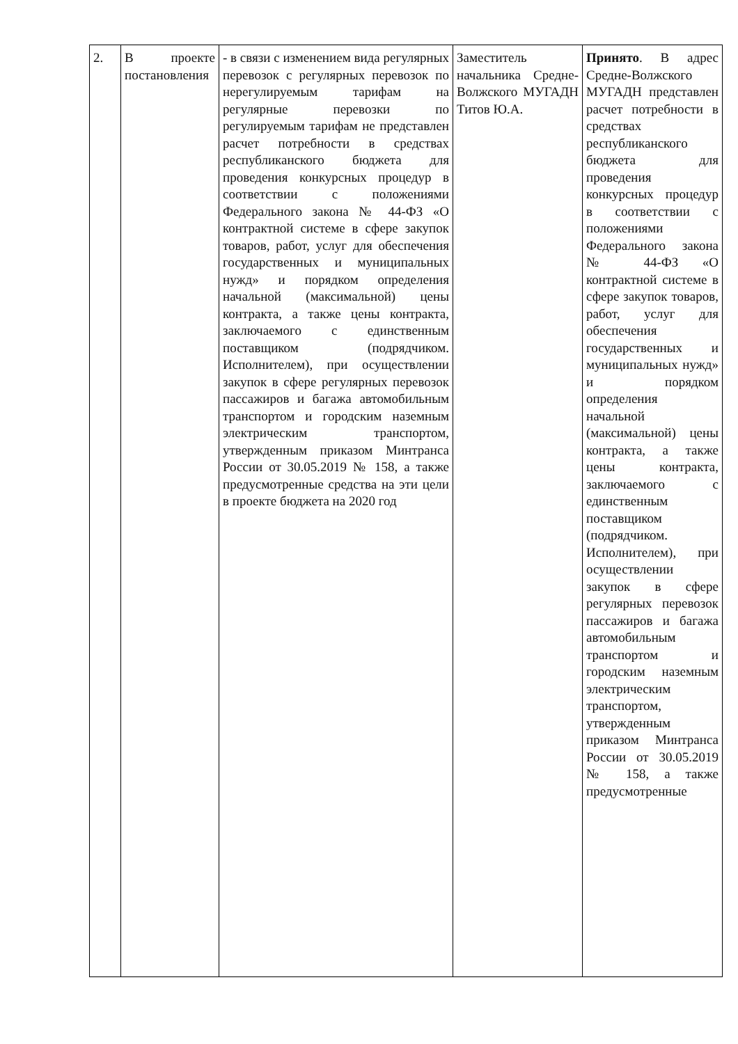| 2. | В проекте постановления | - в связи с изменением вида регулярных перевозок с регулярных перевозок по нерегулируемым тарифам на регулярные перевозки по регулируемым тарифам не представлен расчет потребности в средствах республиканского бюджета для проведения конкурсных процедур в соответствии с положениями Федерального закона № 44-ФЗ «О контрактной системе в сфере закупок товаров, работ, услуг для обеспечения государственных и муниципальных нужд» и порядком определения начальной (максимальной) цены контракта, а также цены контракта, заключаемого с единственным поставщиком (подрядчиком. Исполнителем), при осуществлении закупок в сфере регулярных перевозок пассажиров и багажа автомобильным транспортом и городским наземным электрическим транспортом, утвержденным приказом Минтранса России от 30.05.2019 № 158, а также предусмотренные средства на эти цели в проекте бюджета на 2020 год | Заместитель начальника Средне-Волжского МУГАДН Титов Ю.А. | Принято . В адрес Средне-Волжского МУГАДН представлен расчет потребности в средствах республиканского бюджета для проведения конкурсных процедур в соответствии с положениями Федерального закона № 44-ФЗ «О контрактной системе в сфере закупок товаров, работ, услуг для обеспечения государственных и муниципальных нужд» и порядком определения начальной (максимальной) цены контракта, а также цены контракта, заключаемого с единственным поставщиком (подрядчиком. Исполнителем), при осуществлении закупок в сфере регулярных перевозок пассажиров и багажа автомобильным транспортом и городским наземным электрическим транспортом, утвержденным приказом Минтранса России от 30.05.2019 № 158, а также предусмотренные |